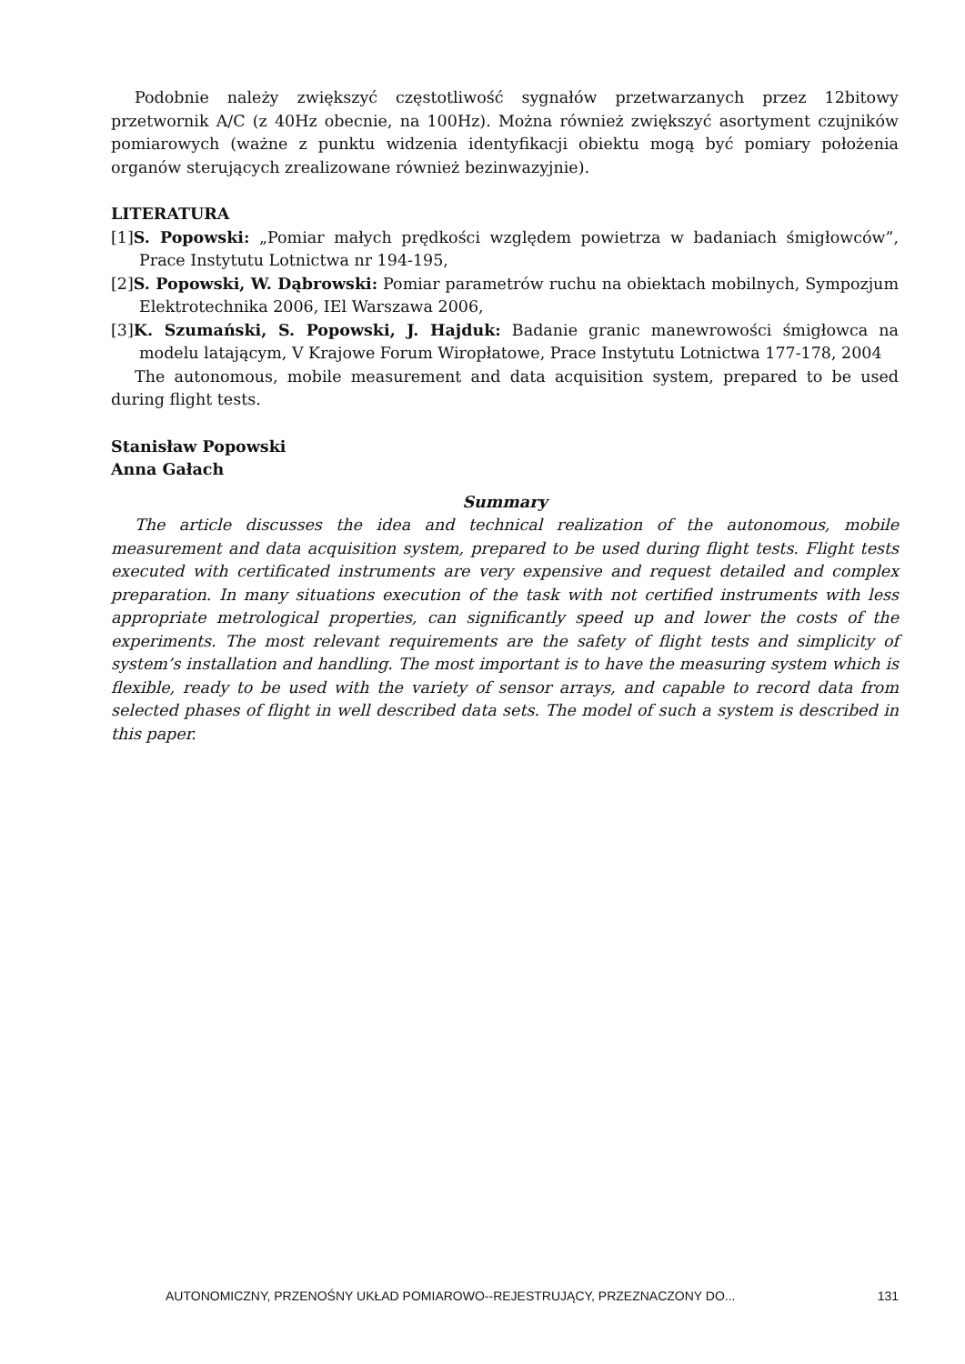Podobnie należy zwiększyć częstotliwość sygnałów przetwarzanych przez 12bitowy przetwornik A/C (z 40Hz obecnie, na 100Hz). Można również zwiększyć asortyment czujników pomiarowych (ważne z punktu widzenia identyfikacji obiektu mogą być pomiary położenia organów sterujących zrealizowane również bezinwazyjnie).
LITERATURA
[1]S. Popowski: „Pomiar małych prędkości względem powietrza w badaniach śmigłowców”, Prace Instytutu Lotnictwa nr 194-195,
[2]S. Popowski, W. Dąbrowski: Pomiar parametrów ruchu na obiektach mobilnych, Sympozjum Elektrotechnika 2006, IEl Warszawa 2006,
[3]K. Szumański, S. Popowski, J. Hajduk: Badanie granic manewrowości śmigłowca na modelu latającym, V Krajowe Forum Wiropłatowe, Prace Instytutu Lotnictwa 177-178, 2004
The autonomous, mobile measurement and data acquisition system, prepared to be used during flight tests.
Stanisław Popowski
Anna Gałach
Summary
The article discusses the idea and technical realization of the autonomous, mobile measurement and data acquisition system, prepared to be used during flight tests. Flight tests executed with certificated instruments are very expensive and request detailed and complex preparation. In many situations execution of the task with not certified instruments with less appropriate metrological properties, can significantly speed up and lower the costs of the experiments. The most relevant requirements are the safety of flight tests and simplicity of system’s installation and handling. The most important is to have the measuring system which is flexible, ready to be used with the variety of sensor arrays, and capable to record data from selected phases of flight in well described data sets. The model of such a system is described in this paper.
AUTONOMICZNY, PRZENOŚNY UKŁAD POMIAROWO--REJESTRUJĄCY, PRZEZNACZONY DO... 131